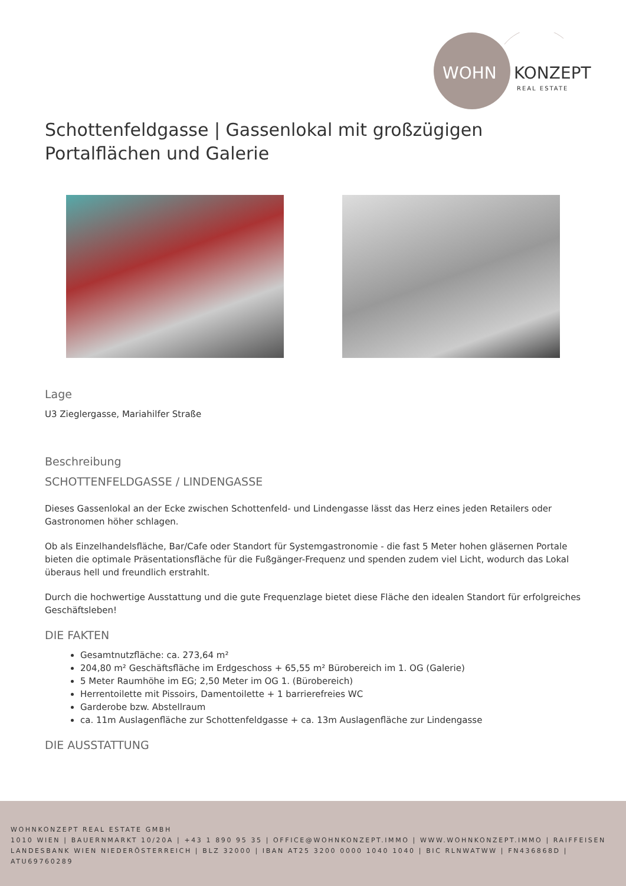WOHN
KONZEPT
REAL ESTATE
Schottenfeldgasse | Gassenlokal mit großzügigen Portalflächen und Galerie
Lage
U3 Zieglergasse, Mariahilfer Straße
Beschreibung
SCHOTTENFELDGASSE / LINDENGASSE
Dieses Gassenlokal an der Ecke zwischen Schottenfeld- und Lindengasse lässt das Herz eines jeden Retailers oder Gastronomen höher schlagen.
Ob als Einzelhandelsfläche, Bar/Cafe oder Standort für Systemgastronomie - die fast 5 Meter hohen gläsernen Portale bieten die optimale Präsentationsfläche für die Fußgänger-Frequenz und spenden zudem viel Licht, wodurch das Lokal überaus hell und freundlich erstrahlt.
Durch die hochwertige Ausstattung und die gute Frequenzlage bietet diese Fläche den idealen Standort für erfolgreiches Geschäftsleben!
DIE FAKTEN
Gesamtnutzfläche: ca. 273,64 m²
204,80 m² Geschäftsfläche im Erdgeschoss + 65,55 m² Bürobereich im 1. OG (Galerie)
5 Meter Raumhöhe im EG; 2,50 Meter im OG 1. (Bürobereich)
Herrentoilette mit Pissoirs, Damentoilette + 1 barrierefreies WC
Garderobe bzw. Abstellraum
ca. 11m Auslagenfläche zur Schottenfeldgasse + ca. 13m Auslagenfläche zur Lindengasse
DIE AUSSTATTUNG
WOHNKONZEPT REAL ESTATE GMBH
1010 WIEN | BAUERNMARKT 10/20A | +43 1 890 95 35 | OFFICE@WOHNKONZEPT.IMMO | WWW.WOHNKONZEPT.IMMO | RAIFFEISEN LANDESBANK WIEN NIEDERÖSTERREICH | BLZ 32000 | IBAN AT25 3200 0000 1040 1040 | BIC RLNWATWW | FN436868D | ATU69760289